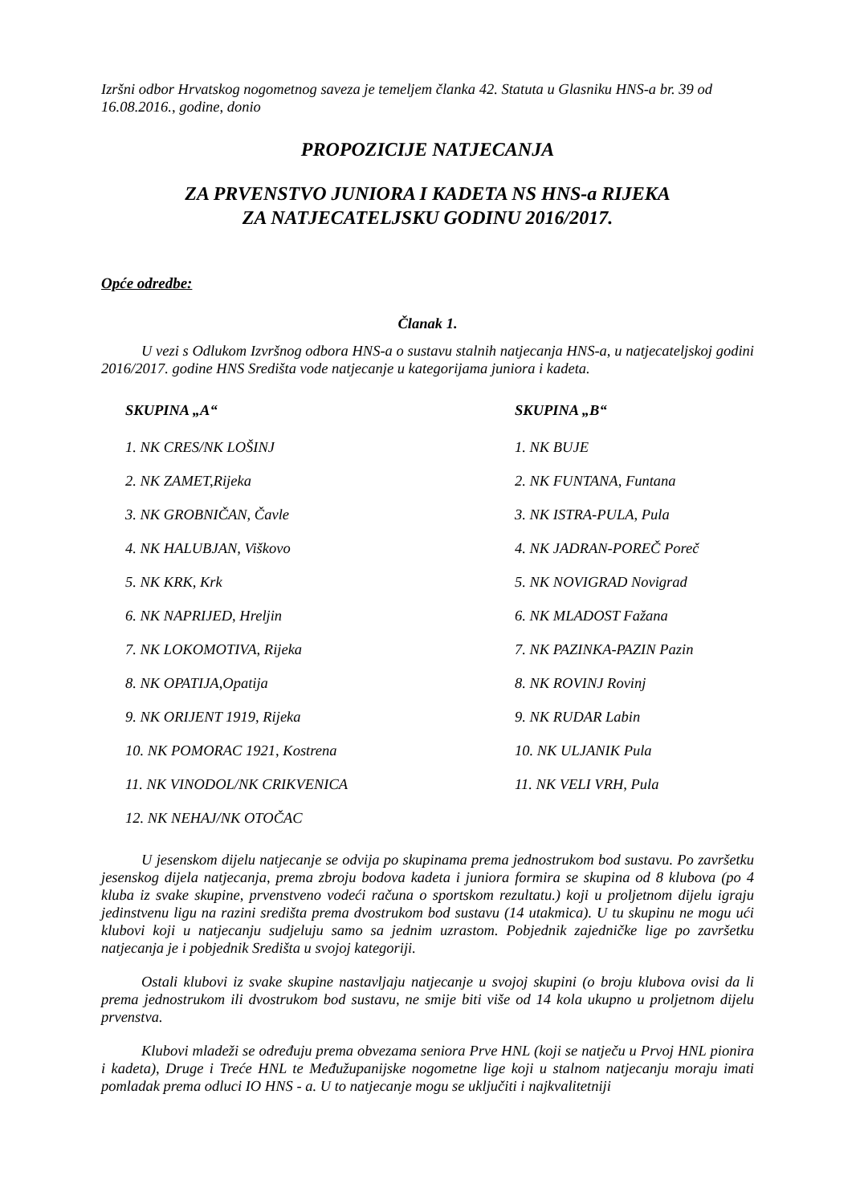Izršni odbor Hrvatskog nogometnog saveza je temeljem članka 42. Statuta u Glasniku HNS-a br. 39 od 16.08.2016., godine, donio
PROPOZICIJE NATJECANJA
ZA PRVENSTVO JUNIORA I KADETA NS HNS-a RIJEKA
ZA NATJECATELJSKU GODINU 2016/2017.
Opće odredbe:
Članak 1.
U vezi s Odlukom Izvršnog odbora HNS-a o sustavu stalnih natjecanja HNS-a, u natjecateljskoj godini 2016/2017. godine HNS Središta vode natjecanje u kategorijama juniora i kadeta.
SKUPINA „A“
1. NK CRES/NK LOŠINJ
2. NK ZAMET,Rijeka
3. NK GROBNIČAN, Čavle
4. NK HALUBJAN, Viškovo
5. NK KRK, Krk
6. NK NAPRIJED, Hreljin
7. NK LOKOMOTIVA, Rijeka
8. NK OPATIJA,Opatija
9. NK ORIJENT 1919, Rijeka
10. NK POMORAC 1921, Kostrena
11. NK VINODOL/NK CRIKVENICA
12. NK NEHAJ/NK OTOČAC
SKUPINA „B“
1. NK BUJE
2. NK FUNTANA, Funtana
3. NK ISTRA-PULA, Pula
4. NK JADRAN-POREČ Poreč
5. NK NOVIGRAD Novigrad
6. NK MLADOST Fažana
7. NK PAZINKA-PAZIN Pazin
8. NK ROVINJ Rovinj
9. NK RUDAR Labin
10. NK ULJANIK Pula
11. NK VELI VRH, Pula
U jesenskom dijelu natjecanje se odvija po skupinama prema jednostrukom bod sustavu. Po završetku jesenskog dijela natjecanja, prema zbroju bodova kadeta i juniora formira se skupina od 8 klubova (po 4 kluba iz svake skupine, prvenstveno vodeći računa o sportskom rezultatu.) koji u proljetnom dijelu igraju jedinstvenu ligu na razini središta prema dvostrukom bod sustavu (14 utakmica). U tu skupinu ne mogu ući klubovi koji u natjecanju sudjeluju samo sa jednim uzrastom. Pobjednik zajedničke lige po završetku natjecanja je i pobjednik Središta u svojoj kategoriji.
Ostali klubovi iz svake skupine nastavljaju natjecanje u svojoj skupini (o broju klubova ovisi da li prema jednostrukom ili dvostrukom bod sustavu, ne smije biti više od 14 kola ukupno u proljetnom dijelu prvenstva.
Klubovi mladeži se određuju prema obvezama seniora Prve HNL (koji se natječu u Prvoj HNL pionira i kadeta), Druge i Treće HNL te Međužupanijske nogometne lige koji u stalnom natjecanju moraju imati pomladak prema odluci IO HNS - a. U to natjecanje mogu se uključiti i najkvalitetniji